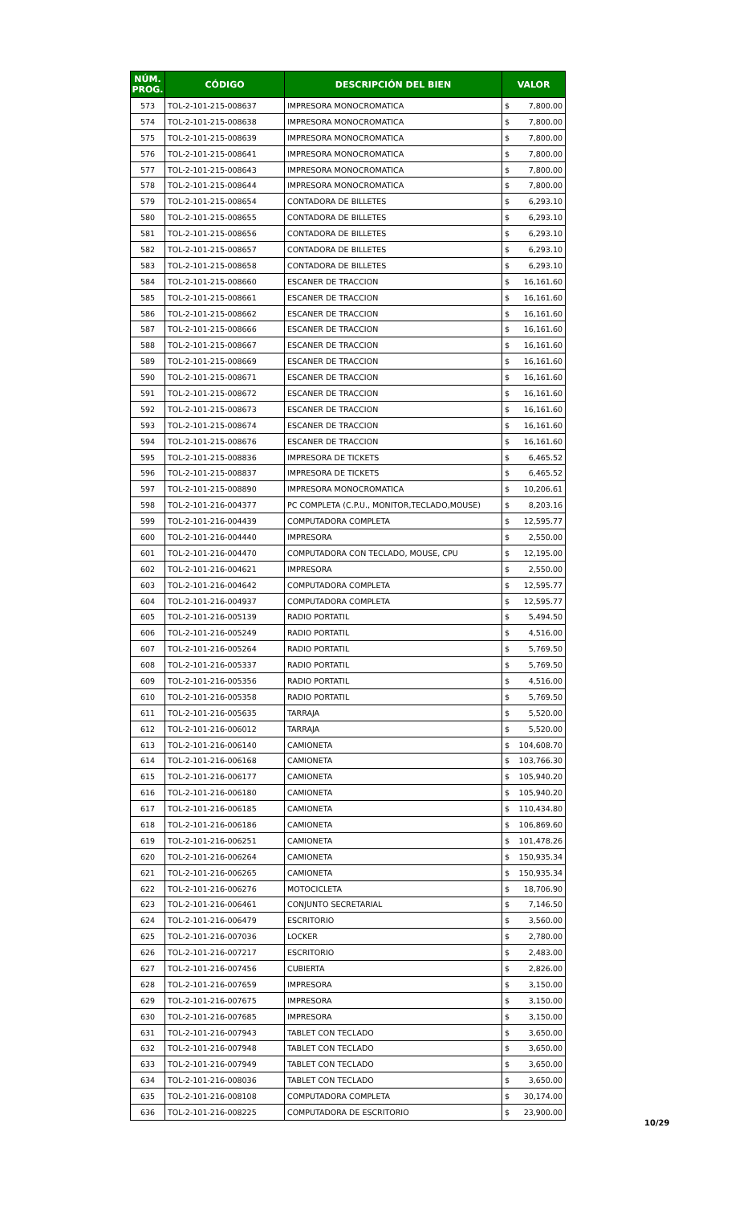| NÚM. PROG. | CÓDIGO | DESCRIPCIÓN DEL BIEN | VALOR | |
| --- | --- | --- | --- | --- |
| 573 | TOL-2-101-215-008637 | IMPRESORA MONOCROMATICA | $ | 7,800.00 |
| 574 | TOL-2-101-215-008638 | IMPRESORA MONOCROMATICA | $ | 7,800.00 |
| 575 | TOL-2-101-215-008639 | IMPRESORA MONOCROMATICA | $ | 7,800.00 |
| 576 | TOL-2-101-215-008641 | IMPRESORA MONOCROMATICA | $ | 7,800.00 |
| 577 | TOL-2-101-215-008643 | IMPRESORA MONOCROMATICA | $ | 7,800.00 |
| 578 | TOL-2-101-215-008644 | IMPRESORA MONOCROMATICA | $ | 7,800.00 |
| 579 | TOL-2-101-215-008654 | CONTADORA DE BILLETES | $ | 6,293.10 |
| 580 | TOL-2-101-215-008655 | CONTADORA DE BILLETES | $ | 6,293.10 |
| 581 | TOL-2-101-215-008656 | CONTADORA DE BILLETES | $ | 6,293.10 |
| 582 | TOL-2-101-215-008657 | CONTADORA DE BILLETES | $ | 6,293.10 |
| 583 | TOL-2-101-215-008658 | CONTADORA DE BILLETES | $ | 6,293.10 |
| 584 | TOL-2-101-215-008660 | ESCANER DE TRACCION | $ | 16,161.60 |
| 585 | TOL-2-101-215-008661 | ESCANER DE TRACCION | $ | 16,161.60 |
| 586 | TOL-2-101-215-008662 | ESCANER DE TRACCION | $ | 16,161.60 |
| 587 | TOL-2-101-215-008666 | ESCANER DE TRACCION | $ | 16,161.60 |
| 588 | TOL-2-101-215-008667 | ESCANER DE TRACCION | $ | 16,161.60 |
| 589 | TOL-2-101-215-008669 | ESCANER DE TRACCION | $ | 16,161.60 |
| 590 | TOL-2-101-215-008671 | ESCANER DE TRACCION | $ | 16,161.60 |
| 591 | TOL-2-101-215-008672 | ESCANER DE TRACCION | $ | 16,161.60 |
| 592 | TOL-2-101-215-008673 | ESCANER DE TRACCION | $ | 16,161.60 |
| 593 | TOL-2-101-215-008674 | ESCANER DE TRACCION | $ | 16,161.60 |
| 594 | TOL-2-101-215-008676 | ESCANER DE TRACCION | $ | 16,161.60 |
| 595 | TOL-2-101-215-008836 | IMPRESORA DE TICKETS | $ | 6,465.52 |
| 596 | TOL-2-101-215-008837 | IMPRESORA DE TICKETS | $ | 6,465.52 |
| 597 | TOL-2-101-215-008890 | IMPRESORA MONOCROMATICA | $ | 10,206.61 |
| 598 | TOL-2-101-216-004377 | PC COMPLETA (C.P.U., MONITOR,TECLADO,MOUSE) | $ | 8,203.16 |
| 599 | TOL-2-101-216-004439 | COMPUTADORA COMPLETA | $ | 12,595.77 |
| 600 | TOL-2-101-216-004440 | IMPRESORA | $ | 2,550.00 |
| 601 | TOL-2-101-216-004470 | COMPUTADORA CON TECLADO, MOUSE, CPU | $ | 12,195.00 |
| 602 | TOL-2-101-216-004621 | IMPRESORA | $ | 2,550.00 |
| 603 | TOL-2-101-216-004642 | COMPUTADORA COMPLETA | $ | 12,595.77 |
| 604 | TOL-2-101-216-004937 | COMPUTADORA COMPLETA | $ | 12,595.77 |
| 605 | TOL-2-101-216-005139 | RADIO PORTATIL | $ | 5,494.50 |
| 606 | TOL-2-101-216-005249 | RADIO PORTATIL | $ | 4,516.00 |
| 607 | TOL-2-101-216-005264 | RADIO PORTATIL | $ | 5,769.50 |
| 608 | TOL-2-101-216-005337 | RADIO PORTATIL | $ | 5,769.50 |
| 609 | TOL-2-101-216-005356 | RADIO PORTATIL | $ | 4,516.00 |
| 610 | TOL-2-101-216-005358 | RADIO PORTATIL | $ | 5,769.50 |
| 611 | TOL-2-101-216-005635 | TARRAJA | $ | 5,520.00 |
| 612 | TOL-2-101-216-006012 | TARRAJA | $ | 5,520.00 |
| 613 | TOL-2-101-216-006140 | CAMIONETA | $ | 104,608.70 |
| 614 | TOL-2-101-216-006168 | CAMIONETA | $ | 103,766.30 |
| 615 | TOL-2-101-216-006177 | CAMIONETA | $ | 105,940.20 |
| 616 | TOL-2-101-216-006180 | CAMIONETA | $ | 105,940.20 |
| 617 | TOL-2-101-216-006185 | CAMIONETA | $ | 110,434.80 |
| 618 | TOL-2-101-216-006186 | CAMIONETA | $ | 106,869.60 |
| 619 | TOL-2-101-216-006251 | CAMIONETA | $ | 101,478.26 |
| 620 | TOL-2-101-216-006264 | CAMIONETA | $ | 150,935.34 |
| 621 | TOL-2-101-216-006265 | CAMIONETA | $ | 150,935.34 |
| 622 | TOL-2-101-216-006276 | MOTOCICLETA | $ | 18,706.90 |
| 623 | TOL-2-101-216-006461 | CONJUNTO SECRETARIAL | $ | 7,146.50 |
| 624 | TOL-2-101-216-006479 | ESCRITORIO | $ | 3,560.00 |
| 625 | TOL-2-101-216-007036 | LOCKER | $ | 2,780.00 |
| 626 | TOL-2-101-216-007217 | ESCRITORIO | $ | 2,483.00 |
| 627 | TOL-2-101-216-007456 | CUBIERTA | $ | 2,826.00 |
| 628 | TOL-2-101-216-007659 | IMPRESORA | $ | 3,150.00 |
| 629 | TOL-2-101-216-007675 | IMPRESORA | $ | 3,150.00 |
| 630 | TOL-2-101-216-007685 | IMPRESORA | $ | 3,150.00 |
| 631 | TOL-2-101-216-007943 | TABLET CON TECLADO | $ | 3,650.00 |
| 632 | TOL-2-101-216-007948 | TABLET CON TECLADO | $ | 3,650.00 |
| 633 | TOL-2-101-216-007949 | TABLET CON TECLADO | $ | 3,650.00 |
| 634 | TOL-2-101-216-008036 | TABLET CON TECLADO | $ | 3,650.00 |
| 635 | TOL-2-101-216-008108 | COMPUTADORA COMPLETA | $ | 30,174.00 |
| 636 | TOL-2-101-216-008225 | COMPUTADORA DE ESCRITORIO | $ | 23,900.00 |
10/29